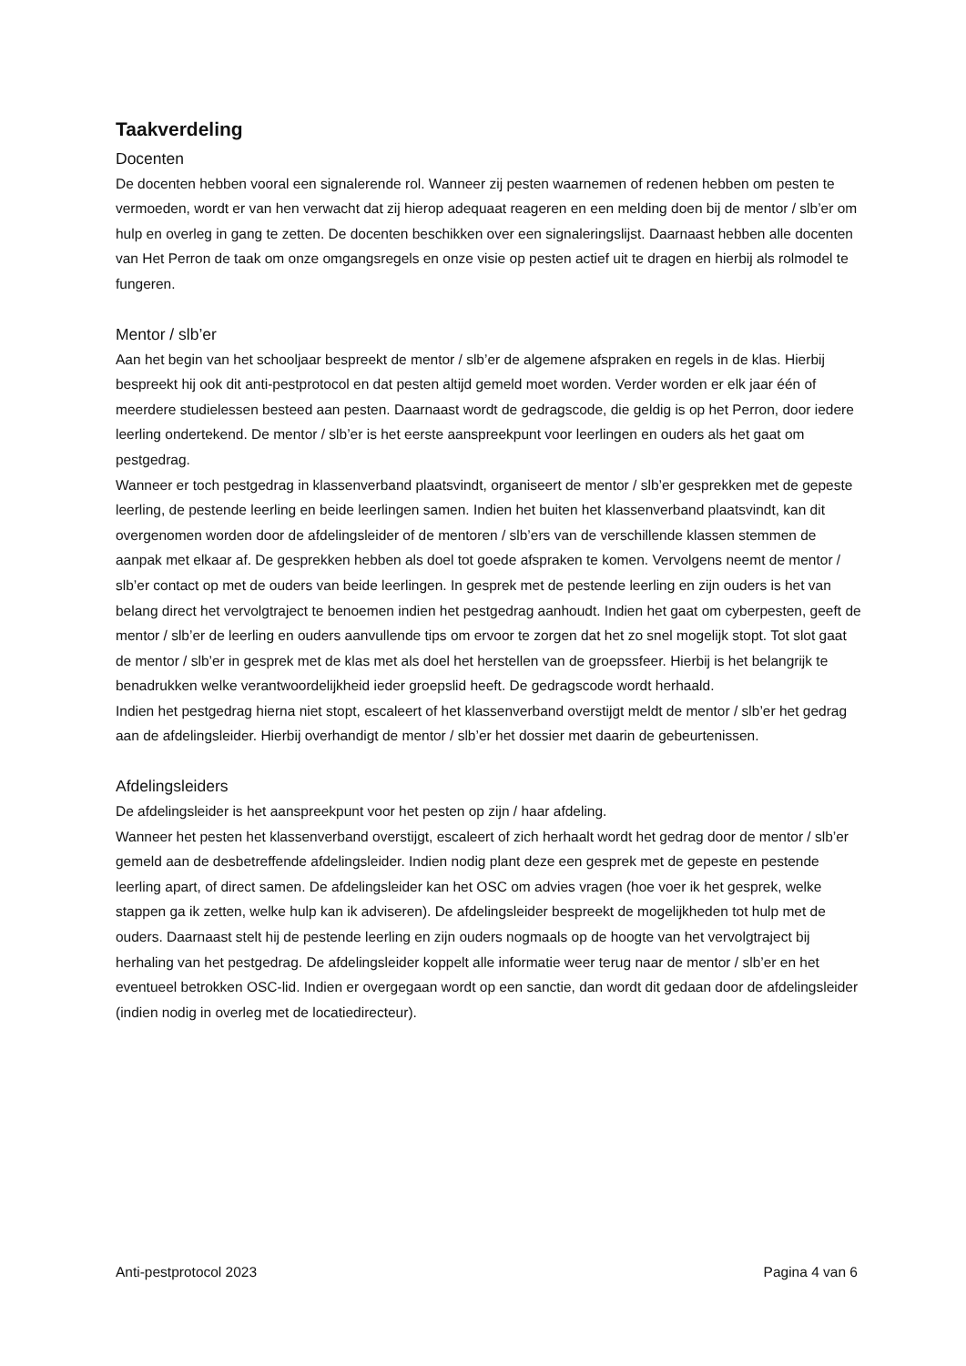Taakverdeling
Docenten
De docenten hebben vooral een signalerende rol. Wanneer zij pesten waarnemen of redenen hebben om pesten te vermoeden, wordt er van hen verwacht dat zij hierop adequaat reageren en een melding doen bij de mentor / slb’er om hulp en overleg in gang te zetten. De docenten beschikken over een signaleringslijst. Daarnaast hebben alle docenten van Het Perron de taak om onze omgangsregels en onze visie op pesten actief uit te dragen en hierbij als rolmodel te fungeren.
Mentor / slb’er
Aan het begin van het schooljaar bespreekt de mentor / slb’er de algemene afspraken en regels in de klas. Hierbij bespreekt hij ook dit anti-pestprotocol en dat pesten altijd gemeld moet worden. Verder worden er elk jaar één of meerdere studielessen besteed aan pesten. Daarnaast wordt de gedragscode, die geldig is op het Perron, door iedere leerling ondertekend. De mentor / slb’er is het eerste aanspreekpunt voor leerlingen en ouders als het gaat om pestgedrag.
Wanneer er toch pestgedrag in klassenverband plaatsvindt, organiseert de mentor / slb’er gesprekken met de gepeste leerling, de pestende leerling en beide leerlingen samen. Indien het buiten het klassenverband plaatsvindt, kan dit overgenomen worden door de afdelingsleider of de mentoren / slb’ers van de verschillende klassen stemmen de aanpak met elkaar af. De gesprekken hebben als doel tot goede afspraken te komen. Vervolgens neemt de mentor / slb’er contact op met de ouders van beide leerlingen. In gesprek met de pestende leerling en zijn ouders is het van belang direct het vervolgtraject te benoemen indien het pestgedrag aanhoudt. Indien het gaat om cyberpesten, geeft de mentor / slb’er de leerling en ouders aanvullende tips om ervoor te zorgen dat het zo snel mogelijk stopt. Tot slot gaat de mentor / slb’er in gesprek met de klas met als doel het herstellen van de groepssfeer. Hierbij is het belangrijk te benadrukken welke verantwoordelijkheid ieder groepslid heeft. De gedragscode wordt herhaald.
Indien het pestgedrag hierna niet stopt, escaleert of het klassenverband overstijgt meldt de mentor / slb’er het gedrag aan de afdelingsleider. Hierbij overhandigt de mentor / slb’er het dossier met daarin de gebeurtenissen.
Afdelingsleiders
De afdelingsleider is het aanspreekpunt voor het pesten op zijn / haar afdeling.
Wanneer het pesten het klassenverband overstijgt, escaleert of zich herhaalt wordt het gedrag door de mentor / slb’er gemeld aan de desbetreffende afdelingsleider. Indien nodig plant deze een gesprek met de gepeste en pestende leerling apart, of direct samen. De afdelingsleider kan het OSC om advies vragen (hoe voer ik het gesprek, welke stappen ga ik zetten, welke hulp kan ik adviseren). De afdelingsleider bespreekt de mogelijkheden tot hulp met de ouders. Daarnaast stelt hij de pestende leerling en zijn ouders nogmaals op de hoogte van het vervolgtraject bij herhaling van het pestgedrag. De afdelingsleider koppelt alle informatie weer terug naar de mentor / slb’er en het eventueel betrokken OSC-lid. Indien er overgegaan wordt op een sanctie, dan wordt dit gedaan door de afdelingsleider (indien nodig in overleg met de locatiedirecteur).
Anti-pestprotocol 2023 Pagina 4 van 6